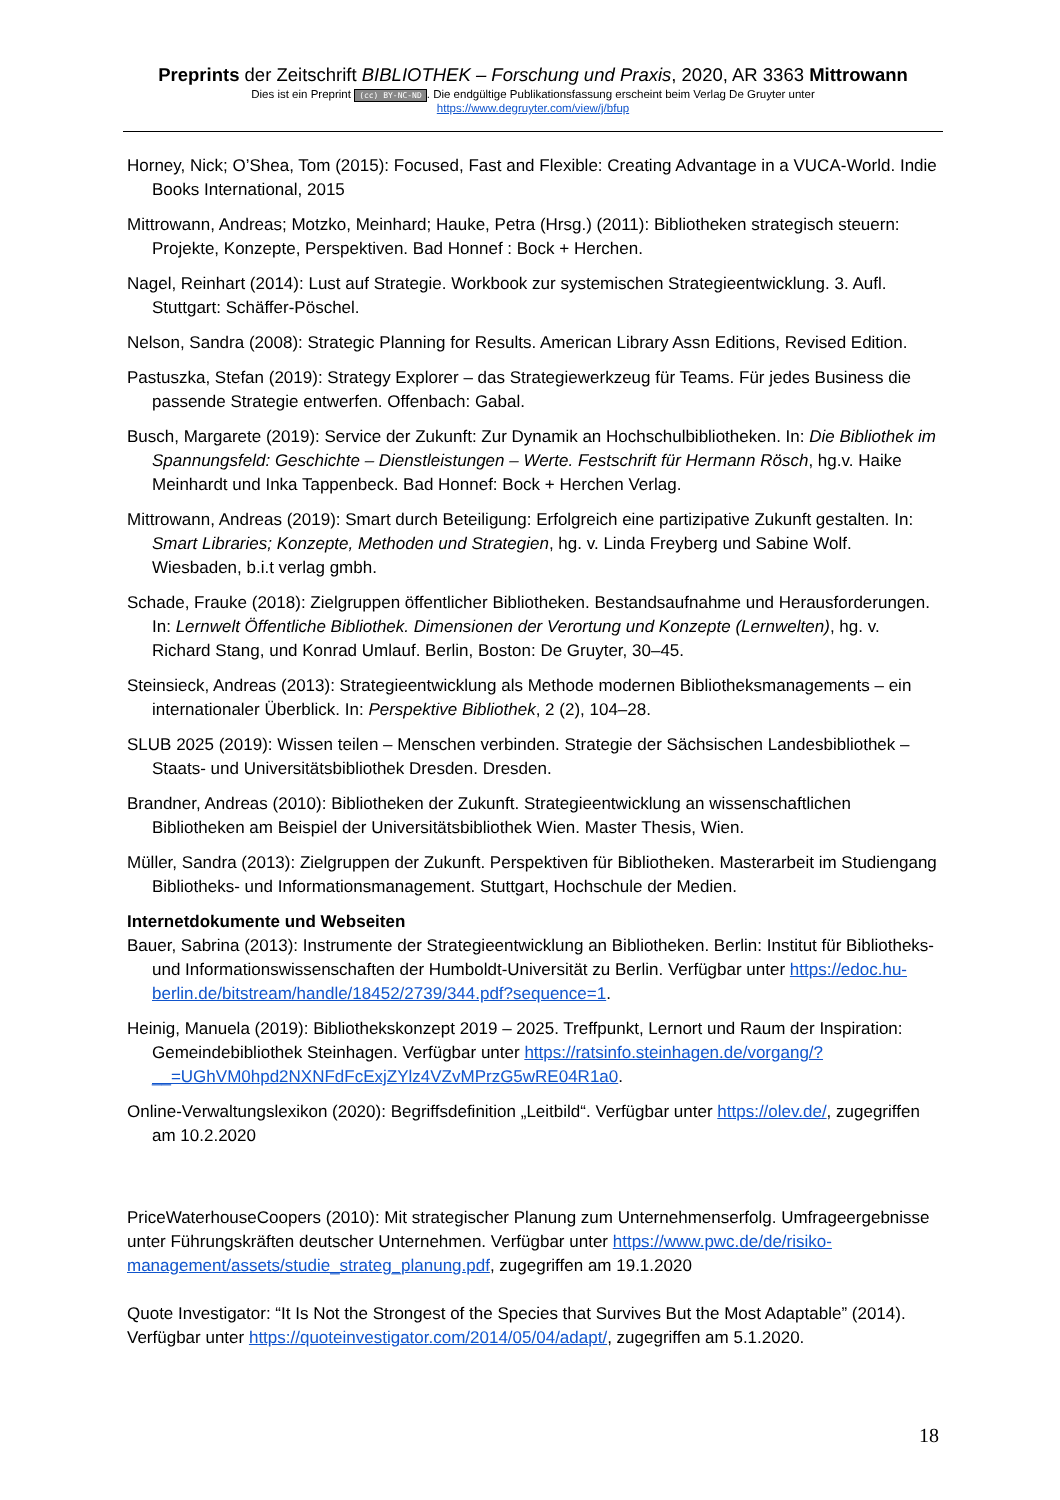Preprints der Zeitschrift BIBLIOTHEK – Forschung und Praxis, 2020, AR 3363 Mittrowann
Dies ist ein Preprint (cc) BY-NC-ND. Die endgültige Publikationsfassung erscheint beim Verlag De Gruyter unter
https://www.degruyter.com/view/j/bfup
Horney, Nick; O’Shea, Tom (2015): Focused, Fast and Flexible: Creating Advantage in a VUCA-World. Indie Books International, 2015
Mittrowann, Andreas; Motzko, Meinhard; Hauke, Petra (Hrsg.) (2011): Bibliotheken strategisch steuern: Projekte, Konzepte, Perspektiven. Bad Honnef : Bock + Herchen.
Nagel, Reinhart (2014): Lust auf Strategie. Workbook zur systemischen Strategieentwicklung. 3. Aufl. Stuttgart: Schäffer-Pöschel.
Nelson, Sandra (2008): Strategic Planning for Results. American Library Assn Editions, Revised Edition.
Pastuszka, Stefan (2019): Strategy Explorer – das Strategiewerkzeug für Teams. Für jedes Business die passende Strategie entwerfen. Offenbach: Gabal.
Busch, Margarete (2019): Service der Zukunft: Zur Dynamik an Hochschulbibliotheken. In: Die Bibliothek im Spannungsfeld: Geschichte – Dienstleistungen – Werte. Festschrift für Hermann Rösch, hg.v. Haike Meinhardt und Inka Tappenbeck. Bad Honnef: Bock + Herchen Verlag.
Mittrowann, Andreas (2019): Smart durch Beteiligung: Erfolgreich eine partizipative Zukunft gestalten. In: Smart Libraries; Konzepte, Methoden und Strategien, hg. v. Linda Freyberg und Sabine Wolf. Wiesbaden, b.i.t verlag gmbh.
Schade, Frauke (2018): Zielgruppen öffentlicher Bibliotheken. Bestandsaufnahme und Herausforderungen. In: Lernwelt Öffentliche Bibliothek. Dimensionen der Verortung und Konzepte (Lernwelten), hg. v. Richard Stang, und Konrad Umlauf. Berlin, Boston: De Gruyter, 30–45.
Steinsieck, Andreas (2013): Strategieentwicklung als Methode modernen Bibliotheksmanagements – ein internationaler Überblick. In: Perspektive Bibliothek, 2 (2), 104–28.
SLUB 2025 (2019): Wissen teilen – Menschen verbinden. Strategie der Sächsischen Landesbibliothek – Staats- und Universitätsbibliothek Dresden. Dresden.
Brandner, Andreas (2010): Bibliotheken der Zukunft. Strategieentwicklung an wissenschaftlichen Bibliotheken am Beispiel der Universitätsbibliothek Wien. Master Thesis, Wien.
Müller, Sandra (2013): Zielgruppen der Zukunft. Perspektiven für Bibliotheken. Masterarbeit im Studiengang Bibliotheks- und Informationsmanagement. Stuttgart, Hochschule der Medien.
Internetdokumente und Webseiten
Bauer, Sabrina (2013): Instrumente der Strategieentwicklung an Bibliotheken. Berlin: Institut für Bibliotheks- und Informationswissenschaften der Humboldt-Universität zu Berlin. Verfügbar unter https://edoc.hu-berlin.de/bitstream/handle/18452/2739/344.pdf?sequence=1.
Heinig, Manuela (2019): Bibliothekskonzept 2019 – 2025. Treffpunkt, Lernort und Raum der Inspiration: Gemeindebibliothek Steinhagen. Verfügbar unter https://ratsinfo.steinhagen.de/vorgang/?__=UGhVM0hpd2NXNFdFcExjZYlz4VZvMPrzG5wRE04R1a0.
Online-Verwaltungslexikon (2020): Begriffsdefinition „Leitbild“. Verfügbar unter https://olev.de/, zugegriffen am 10.2.2020
PriceWaterhouseCoopers (2010): Mit strategischer Planung zum Unternehmenserfolg. Umfrageergebnisse unter Führungskräften deutscher Unternehmen. Verfügbar unter https://www.pwc.de/de/risiko-management/assets/studie_strateg_planung.pdf, zugegriffen am 19.1.2020
Quote Investigator: “It Is Not the Strongest of the Species that Survives But the Most Adaptable” (2014). Verfügbar unter https://quoteinvestigator.com/2014/05/04/adapt/, zugegriffen am 5.1.2020.
18